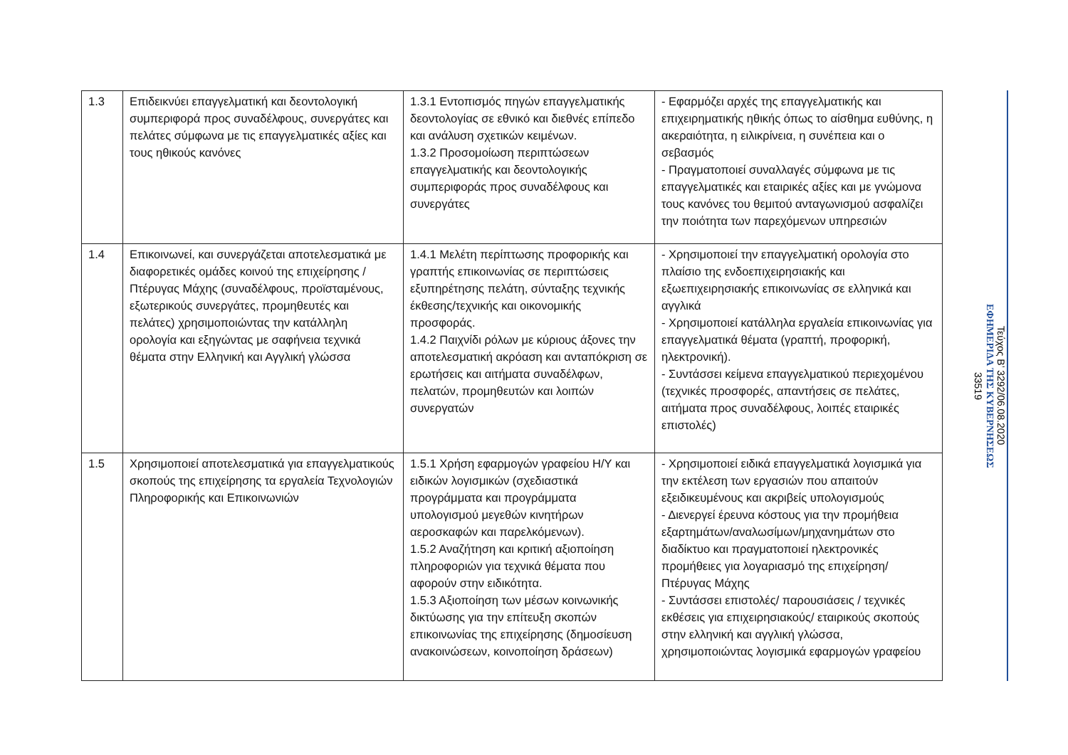| 1.3 | Επιδεικνύει επαγγελματική και δεοντολογική συμπεριφορά προς συναδέλφους, συνεργάτες και πελάτες σύμφωνα με τις επαγγελματικές αξίες και τους ηθικούς κανόνες | 1.3.1 Εντοπισμός πηγών επαγγελματικής δεοντολογίας σε εθνικό και διεθνές επίπεδο και ανάλυση σχετικών κειμένων. 1.3.2 Προσομοίωση περιπτώσεων επαγγελματικής και δεοντολογικής συμπεριφοράς προς συναδέλφους και συνεργάτες | - Εφαρμόζει αρχές της επαγγελματικής και επιχειρηματικής ηθικής όπως το αίσθημα ευθύνης, η ακεραιότητα, η ειλικρίνεια, η συνέπεια και ο σεβασμός - Πραγματοποιεί συναλλαγές σύμφωνα με τις επαγγελματικές και εταιρικές αξίες και με γνώμονα τους κανόνες του θεμιτού ανταγωνισμού ασφαλίζει την ποιότητα των παρεχόμενων υπηρεσιών |
| 1.4 | Επικοινωνεί, και συνεργάζεται αποτελεσματικά με διαφορετικές ομάδες κοινού της επιχείρησης /Πτέρυγας Μάχης (συναδέλφους, προϊσταμένους, εξωτερικούς συνεργάτες, προμηθευτές και πελάτες) χρησιμοποιώντας την κατάλληλη ορολογία και εξηγώντας με σαφήνεια τεχνικά θέματα στην Ελληνική και Αγγλική γλώσσα | 1.4.1 Μελέτη περίπτωσης προφορικής και γραπτής επικοινωνίας σε περιπτώσεις εξυπηρέτησης πελάτη, σύνταξης τεχνικής έκθεσης/τεχνικής και οικονομικής προσφοράς. 1.4.2 Παιχνίδι ρόλων με κύριους άξονες την αποτελεσματική ακρόαση και ανταπόκριση σε ερωτήσεις και αιτήματα συναδέλφων, πελατών, προμηθευτών και λοιπών συνεργατών | - Χρησιμοποιεί την επαγγελματική ορολογία στο πλαίσιο της ενδοεπιχειρησιακής και εξωεπιχειρησιακής επικοινωνίας σε ελληνικά και αγγλικά - Χρησιμοποιεί κατάλληλα εργαλεία επικοινωνίας για επαγγελματικά θέματα (γραπτή, προφορική, ηλεκτρονική). - Συντάσσει κείμενα επαγγελματικού περιεχομένου (τεχνικές προσφορές, απαντήσεις σε πελάτες, αιτήματα προς συναδέλφους, λοιπές εταιρικές επιστολές) |
| 1.5 | Χρησιμοποιεί αποτελεσματικά για επαγγελματικούς σκοπούς της επιχείρησης τα εργαλεία Τεχνολογιών Πληροφορικής και Επικοινωνιών | 1.5.1 Χρήση εφαρμογών γραφείου Η/Υ και ειδικών λογισμικών (σχεδιαστικά προγράμματα και προγράμματα υπολογισμού μεγεθών κινητήρων αεροσκαφών και παρελκόμενων). 1.5.2 Αναζήτηση και κριτική αξιοποίηση πληροφοριών για τεχνικά θέματα που αφορούν στην ειδικότητα. 1.5.3 Αξιοποίηση των μέσων κοινωνικής δικτύωσης για την επίτευξη σκοπών επικοινωνίας της επιχείρησης (δημοσίευση ανακοινώσεων, κοινοποίηση δράσεων) | - Χρησιμοποιεί ειδικά επαγγελματικά λογισμικά για την εκτέλεση των εργασιών που απαιτούν εξειδικευμένους και ακριβείς υπολογισμούς - Διενεργεί έρευνα κόστους για την προμήθεια εξαρτημάτων/αναλωσίμων/μηχανημάτων στο διαδίκτυο και πραγματοποιεί ηλεκτρονικές προμήθειες για λογαριασμό της επιχείρηση/Πτέρυγας Μάχης - Συντάσσει επιστολές/ παρουσιάσεις / τεχνικές εκθέσεις για επιχειρησιακούς/ εταιρικούς σκοπούς στην ελληνική και αγγλική γλώσσα, χρησιμοποιώντας λογισμικά εφαρμογών γραφείου |
Τεύχος B’ 3292/06.08.2020
ΕΦΗΜΕΡΙΔΑ ΤΗΣ ΚΥΒΕΡΝΗΣΕΩΣ
33519